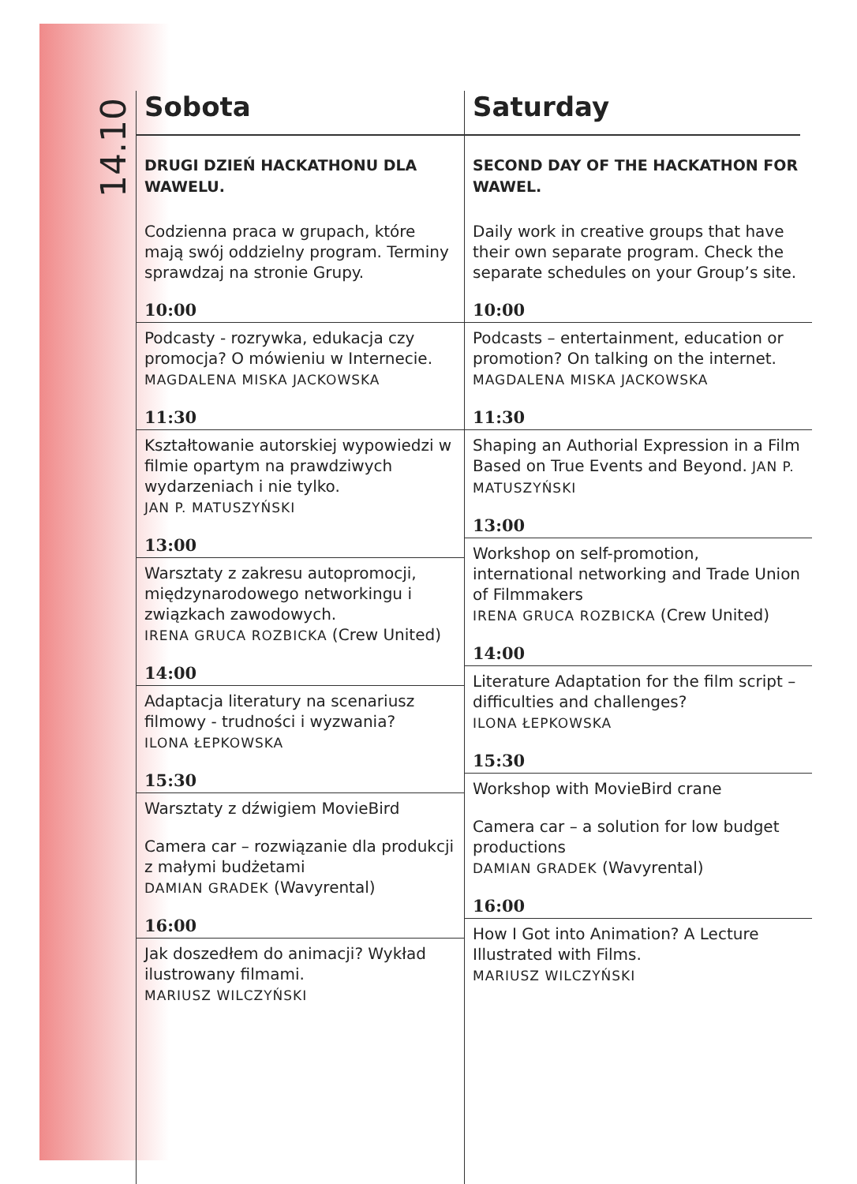14.10
Sobota
DRUGI DZIEŃ HACKATHONU DLA WAWELU.
Codzienna praca w grupach, które mają swój oddzielny program. Terminy sprawdzaj na stronie Grupy.
10:00
Podcasty - rozrywka, edukacja czy promocja? O mówieniu w Internecie.
MAGDALENA MISKA JACKOWSKA
11:30
Kształtowanie autorskiej wypowiedzi w filmie opartym na prawdziwych wydarzeniach i nie tylko.
JAN P. MATUSZYŃSKI
13:00
Warsztaty z zakresu autopromocji, międzynarodowego networkingu i związkach zawodowych.
IRENA GRUCA ROZBICKA (Crew United)
14:00
Adaptacja literatury na scenariusz filmowy - trudności i wyzwania?
ILONA ŁEPKOWSKA
15:30
Warsztaty z dźwigiem MovieBird
Camera car – rozwiązanie dla produkcji z małymi budżetami
DAMIAN GRADEK (Wavyrental)
16:00
Jak doszedłem do animacji? Wykład ilustrowany filmami.
MARIUSZ WILCZYŃSKI
Saturday
SECOND DAY OF THE HACKATHON FOR WAWEL.
Daily work in creative groups that have their own separate program. Check the separate schedules on your Group’s site.
10:00
Podcasts – entertainment, education or promotion? On talking on the internet.
MAGDALENA MISKA JACKOWSKA
11:30
Shaping an Authorial Expression in a Film Based on True Events and Beyond. JAN P. MATUSZYŃSKI
13:00
Workshop on self-promotion, international networking and Trade Union of Filmmakers
IRENA GRUCA ROZBICKA (Crew United)
14:00
Literature Adaptation for the film script – difficulties and challenges?
ILONA ŁEPKOWSKA
15:30
Workshop with MovieBird crane
Camera car – a solution for low budget productions
DAMIAN GRADEK (Wavyrental)
16:00
How I Got into Animation? A Lecture Illustrated with Films.
MARIUSZ WILCZYŃSKI